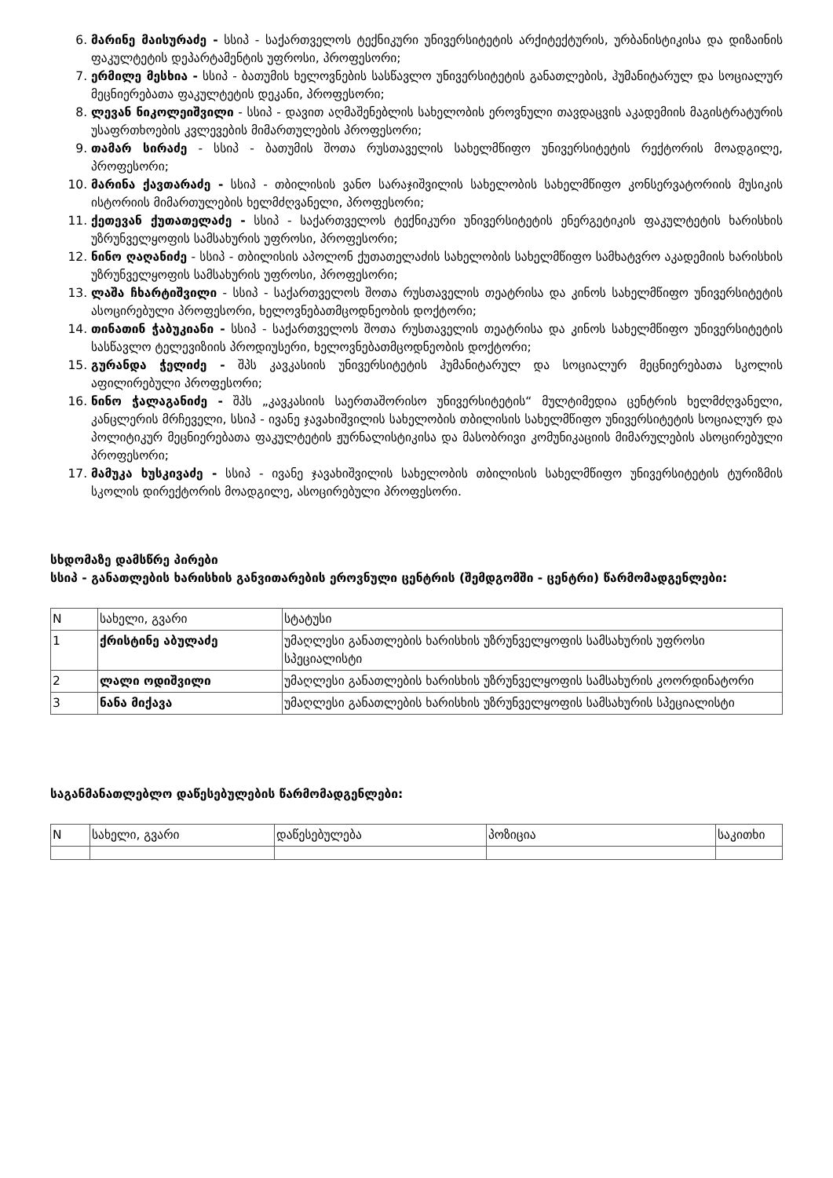6. მარინე მაისურაძე - სსიპ - საქართველოს ტექნიკური უნივერსიტეტის არქიტექტურის, ურბანისტიკისა და დიზაინის ფაკულტეტის დეპარტამენტის უფროსი, პროფესორი;
7. ერმილე მესხია - სსიპ - ბათუმის ხელოვნების სასწავლო უნივერსიტეტის განათლების, ჰუმანიტარულ და სოციალურ მეცნიერებათა ფაკულტეტის დეკანი, პროფესორი;
8. ლევან ნიკოლეიშვილი - სსიპ - დავით აღმაშენებლის სახელობის ეროვნული თავდაცვის აკადემიის მაგისტრატურის უსაფრთხოების კვლევების მიმართულების პროფესორი;
9. თამარ სირაძე - სსიპ - ბათუმის შოთა რუსთაველის სახელმწიფო უნივერსიტეტის რექტორის მოადგილე, პროფესორი;
10. მარინა ქავთარაძე - სსიპ - თბილისის ვანო სარაჯიშვილის სახელობის სახელმწიფო კონსერვატორიის მუსიკის ისტორიის მიმართულების ხელმძღვანელი, პროფესორი;
11. ქეთევან ქუთათელაძე - სსიპ - საქართველოს ტექნიკური უნივერსიტეტის ენერგეტიკის ფაკულტეტის ხარისხის უზრუნველყოფის სამსახურის უფროსი, პროფესორი;
12. ნინო ღაღანიძე - სსიპ - თბილისის აპოლონ ქუთათელაძის სახელობის სახელმწიფო სამხატვრო აკადემიის ხარისხის უზრუნველყოფის სამსახურის უფროსი, პროფესორი;
13. ლაშა ჩხარტიშვილი - სსიპ - საქართველოს შოთა რუსთაველის თეატრისა და კინოს სახელმწიფო უნივერსიტეტის ასოცირებული პროფესორი, ხელოვნებათმცოდნეობის დოქტორი;
14. თინათინ ჭაბუკიანი - სსიპ - საქართველოს შოთა რუსთაველის თეატრისა და კინოს სახელმწიფო უნივერსიტეტის სასწავლო ტელევიზიის პროდიუსერი, ხელოვნებათმცოდნეობის დოქტორი;
15. გურანდა ჭელიძე - შპს კავკასიის უნივერსიტეტის ჰუმანიტარულ და სოციალურ მეცნიერებათა სკოლის აფილირებული პროფესორი;
16. ნინო ჭალაგანიძე - შპს „კავკასიის საერთაშორისო უნივერსიტეტის“ მულტიმედია ცენტრის ხელმძღვანელი, კანცლერის მრჩეველი, სსიპ - ივანე ჯავახიშვილის სახელობის თბილისის სახელმწიფო უნივერსიტეტის სოციალურ და პოლიტიკურ მეცნიერებათა ფაკულტეტის ჟურნალისტიკისა და მასობრივი კომუნიკაციის მიმარულების ასოცირებული პროფესორი;
17. მამუკა ხუსკივაძე - სსიპ - ივანე ჯავახიშვილის სახელობის თბილისის სახელმწიფო უნივერსიტეტის ტურიზმის სკოლის დირექტორის მოადგილე, ასოცირებული პროფესორი.
სხდომაზე დამსწრე პირები
სსიპ - განათლების ხარისხის განვითარების ეროვნული ცენტრის (შემდგომში - ცენტრი) წარმომადგენლები:
| N | სახელი, გვარი | სტატუსი |
| --- | --- | --- |
| 1 | ქრისტინე აბულაძე | უმაღლესი განათლების ხარისხის უზრუნველყოფის სამსახურის უფროსი სპეციალისტი |
| 2 | ლალი ოდიშვილი | უმაღლესი განათლების ხარისხის უზრუნველყოფის სამსახურის კოორდინატორი |
| 3 | ნანა მიქავა | უმაღლესი განათლების ხარისხის უზრუნველყოფის სამსახურის სპეციალისტი |
საგანმანათლებლო დაწესებულების წარმომადგენლები:
| N | სახელი, გვარი | დაწესებულება | პოზიცია | საკითხი |
| --- | --- | --- | --- | --- |